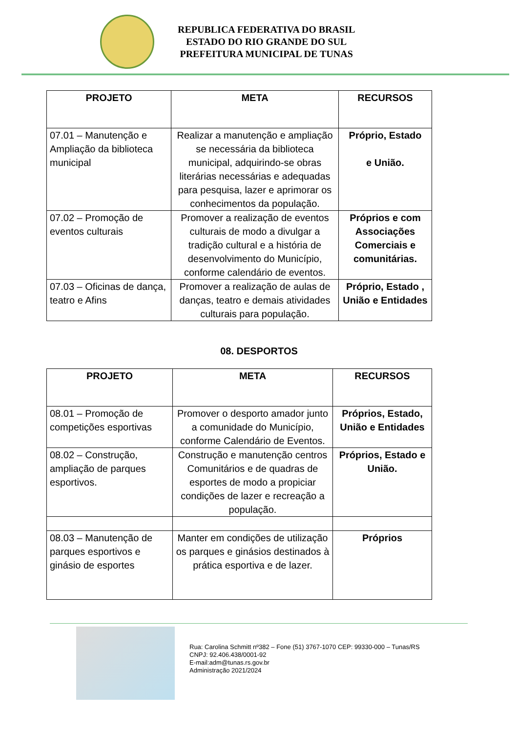REPUBLICA FEDERATIVA DO BRASIL
ESTADO DO RIO GRANDE DO SUL
PREFEITURA MUNICIPAL DE TUNAS
| PROJETO | META | RECURSOS |
| --- | --- | --- |
| 07.01 – Manutenção e Ampliação da biblioteca municipal | Realizar a manutenção e ampliação se necessária da biblioteca municipal, adquirindo-se obras literárias necessárias e adequadas para pesquisa, lazer e aprimorar os conhecimentos da população. | Próprio, Estado e União. |
| 07.02 – Promoção de eventos culturais | Promover a realização de eventos culturais de modo a divulgar a tradição cultural e a história de desenvolvimento do Município, conforme calendário de eventos. | Próprios e com Associações Comerciais e comunitárias. |
| 07.03 – Oficinas de dança, teatro e Afins | Promover a realização de aulas de danças, teatro e demais atividades culturais para população. | Próprio, Estado , União e Entidades |
08. DESPORTOS
| PROJETO | META | RECURSOS |
| --- | --- | --- |
| 08.01 – Promoção de competições esportivas | Promover o desporto amador junto a comunidade do Município, conforme Calendário de Eventos. | Próprios, Estado, União e Entidades |
| 08.02 – Construção, ampliação de parques esportivos. | Construção e manutenção centros Comunitários e de quadras de esportes de modo a propiciar condições de lazer e recreação a população. | Próprios, Estado e União. |
| 08.03 – Manutenção de parques esportivos e ginásio de esportes | Manter em condições de utilização os parques e ginásios destinados à prática esportiva e de lazer. | Próprios |
Rua: Carolina Schmitt nº382 – Fone (51) 3767-1070 CEP: 99330-000 – Tunas/RS
CNPJ: 92.406.438/0001-92
E-mail:adm@tunas.rs.gov.br
Administração 2021/2024